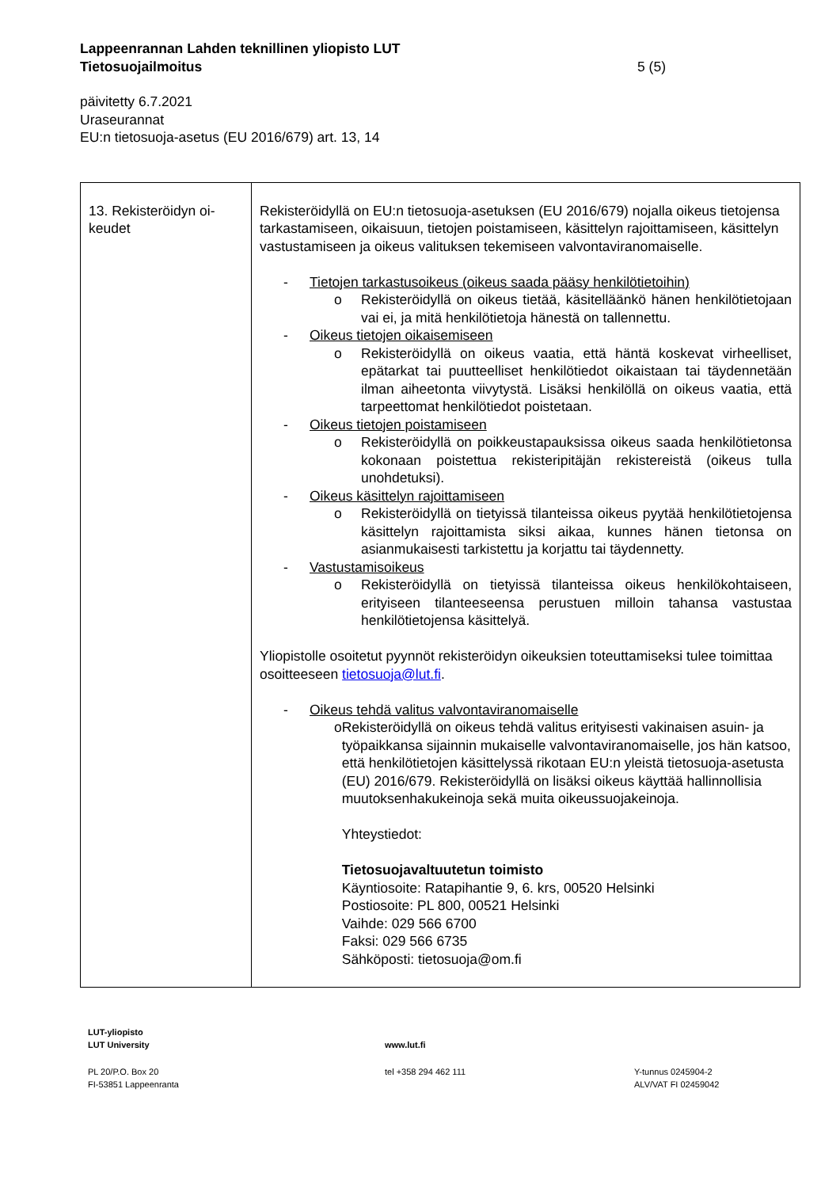Lappeenrannan Lahden teknillinen yliopisto LUT
Tietosuojailmoitus 5 (5)
päivitetty 6.7.2021
Uraseurannat
EU:n tietosuoja-asetus (EU 2016/679) art. 13, 14
| 13. Rekisteröidyn oi- keudet | Rekisteröidyllä on EU:n tietosuoja-asetuksen (EU 2016/679) nojalla oikeus tietojensa tarkastamiseen, oikaisuun, tietojen poistamiseen, käsittelyn rajoittamiseen, käsittelyn vastustamiseen ja oikeus valituksen tekemiseen valvontaviranomaiselle. - Tietojen tarkastusoikeus (oikeus saada pääsy henkilötietoihin) o Rekisteröidyllä on oikeus tietää, käsitelläänkö hänen henkilötietojaan vai ei, ja mitä henkilötietoja hänestä on tallennettu. - Oikeus tietojen oikaisemiseen o Rekisteröidyllä on oikeus vaatia, että häntä koskevat virheelliset, epätarkat tai puutteelliset henkilötiedot oikaistaan tai täydennetään ilman aiheetonta viivytystä. Lisäksi henkilöllä on oikeus vaatia, että tarpeettomat henkilötiedot poistetaan. - Oikeus tietojen poistamiseen o Rekisteröidyllä on poikkeustapauksissa oikeus saada henkilötietonsa kokonaan poistettua rekisteripitäjän rekistereistä (oikeus tulla unohdetuksi). - Oikeus käsittelyn rajoittamiseen o Rekisteröidyllä on tietyissä tilanteissa oikeus pyytää henkilötietojensa käsittelyn rajoittamista siksi aikaa, kunnes hänen tietonsa on asianmukaisesti tarkistettu ja korjattu tai täydennetty. - Vastustamisoikeus o Rekisteröidyllä on tietyissä tilanteissa oikeus henkilökohtaiseen, erityiseen tilanteeseensa perustuen milloin tahansa vastustaa henkilötietojensa käsittelyä. Yliopistolle osoitetut pyynnöt rekisteröidyn oikeuksien toteuttamiseksi tulee toimittaa osoitteeseen tietosuoja@lut.fi . - Oikeus tehdä valitus valvontaviranomaiselle o Rekisteröidyllä on oikeus tehdä valitus erityisesti vakinaisen asuin- ja työpaikkansa sijainnin mukaiselle valvontaviranomaiselle, jos hän katsoo, että henkilötietojen käsittelyssä rikotaan EU:n yleistä tietosuoja-asetusta (EU) 2016/679. Rekisteröidyllä on lisäksi oikeus käyttää hallinnollisia muutoksenhakukeinoja sekä muita oikeussuojakeinoja. Yhteystiedot: Tietosuojavaltuutetun toimisto Käyntiosoite: Ratapihantie 9, 6. krs, 00520 Helsinki Postiosoite: PL 800, 00521 Helsinki Vaihde: 029 566 6700 Faksi: 029 566 6735 Sähköposti: tietosuoja@om.fi |
LUT-yliopisto
LUT University
www.lut.fi
PL 20/P.O. Box 20
FI-53851 Lappeenranta
tel +358 294 462 111
Y-tunnus 0245904-2
ALV/VAT FI 02459042